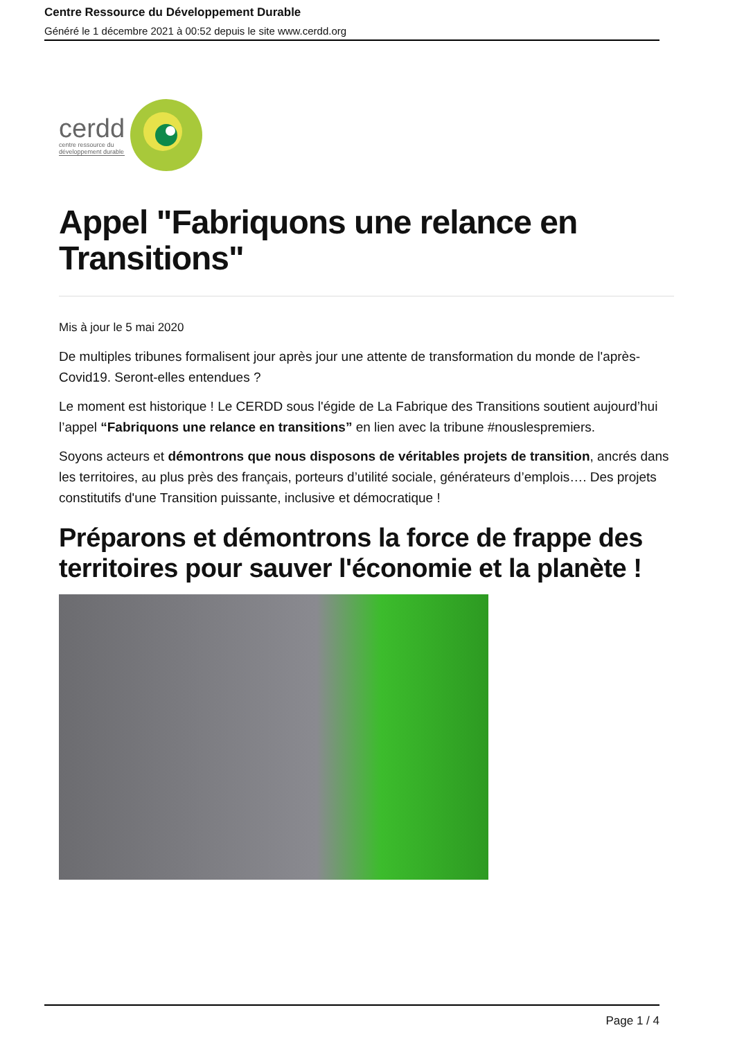Centre Ressource du Développement Durable
Généré le 1 décembre 2021 à 00:52 depuis le site www.cerdd.org
cerdd
centre ressource du
développement durable
Appel "Fabriquons une relance en Transitions"
Mis à jour le 5 mai 2020
De multiples tribunes formalisent jour après jour une attente de transformation du monde de l'après-Covid19. Seront-elles entendues ?
Le moment est historique ! Le CERDD sous l'égide de La Fabrique des Transitions soutient aujourd’hui l’appel “Fabriquons une relance en transitions” en lien avec la tribune #nouslespremiers.
Soyons acteurs et démontrons que nous disposons de véritables projets de transition, ancrés dans les territoires, au plus près des français, porteurs d’utilité sociale, générateurs d’emplois…. Des projets constitutifs d'une Transition puissante, inclusive et démocratique !
Préparons et démontrons la force de frappe des territoires pour sauver l'économie et la planète !
Page 1 / 4